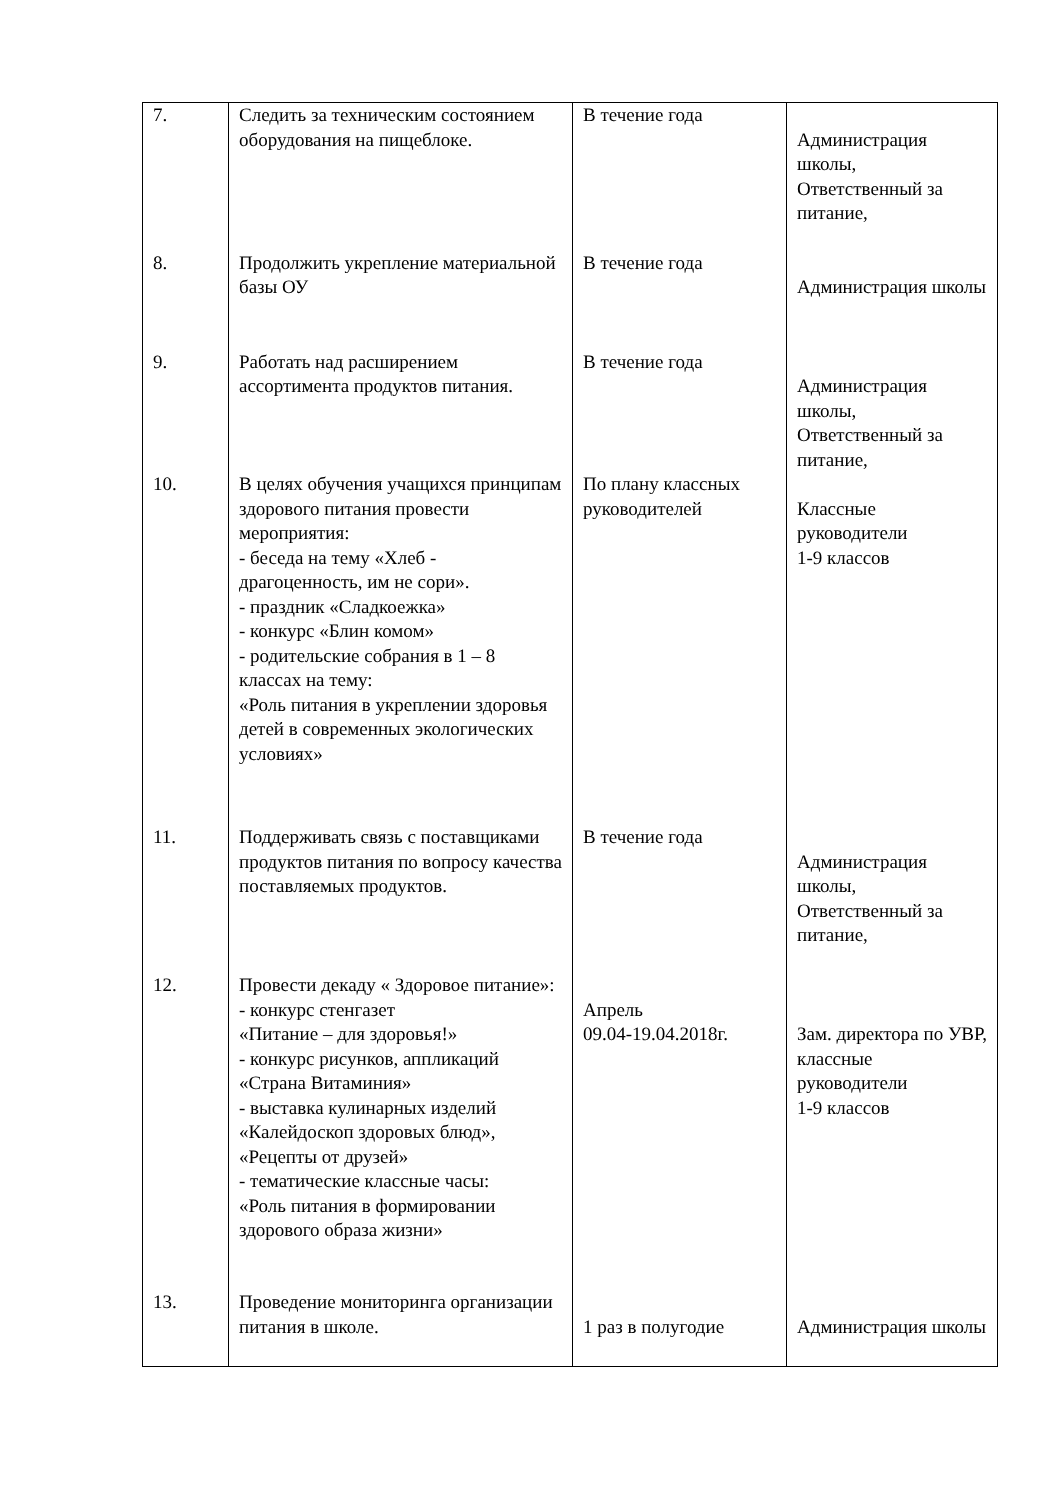| 7. | Следить за техническим состоянием оборудования на пищеблоке. | В течение года | Администрация школы, Ответственный за питание, |
| 8. | Продолжить укрепление материальной базы ОУ | В течение года | Администрация школы |
| 9. | Работать над расширением ассортимента продуктов питания. | В течение года | Администрация школы, Ответственный за питание, |
| 10. | В целях обучения учащихся принципам здорового питания провести мероприятия: - беседа на тему «Хлеб - драгоценность, им не сори». - праздник «Сладкоежка» - конкурс «Блин комом» - родительские собрания в 1 – 8 классах на тему: «Роль питания в укреплении здоровья детей в современных экологических условиях» | По плану классных руководителей | Классные руководители 1-9 классов |
| 11. | Поддерживать связь с поставщиками продуктов питания по вопросу качества поставляемых продуктов. | В течение года | Администрация школы, Ответственный за питание, |
| 12. | Провести декаду « Здоровое питание»: - конкурс стенгазет «Питание – для здоровья!» - конкурс рисунков, аппликаций «Страна Витаминия» - выставка кулинарных изделий «Калейдоскоп здоровых блюд», «Рецепты от друзей» - тематические классные часы: «Роль питания в формировании здорового образа жизни» | Апрель 09.04-19.04.2018г. | Зам. директора по УВР, классные руководители 1-9 классов |
| 13. | Проведение мониторинга организации питания в школе. | 1 раз в полугодие | Администрация школы |